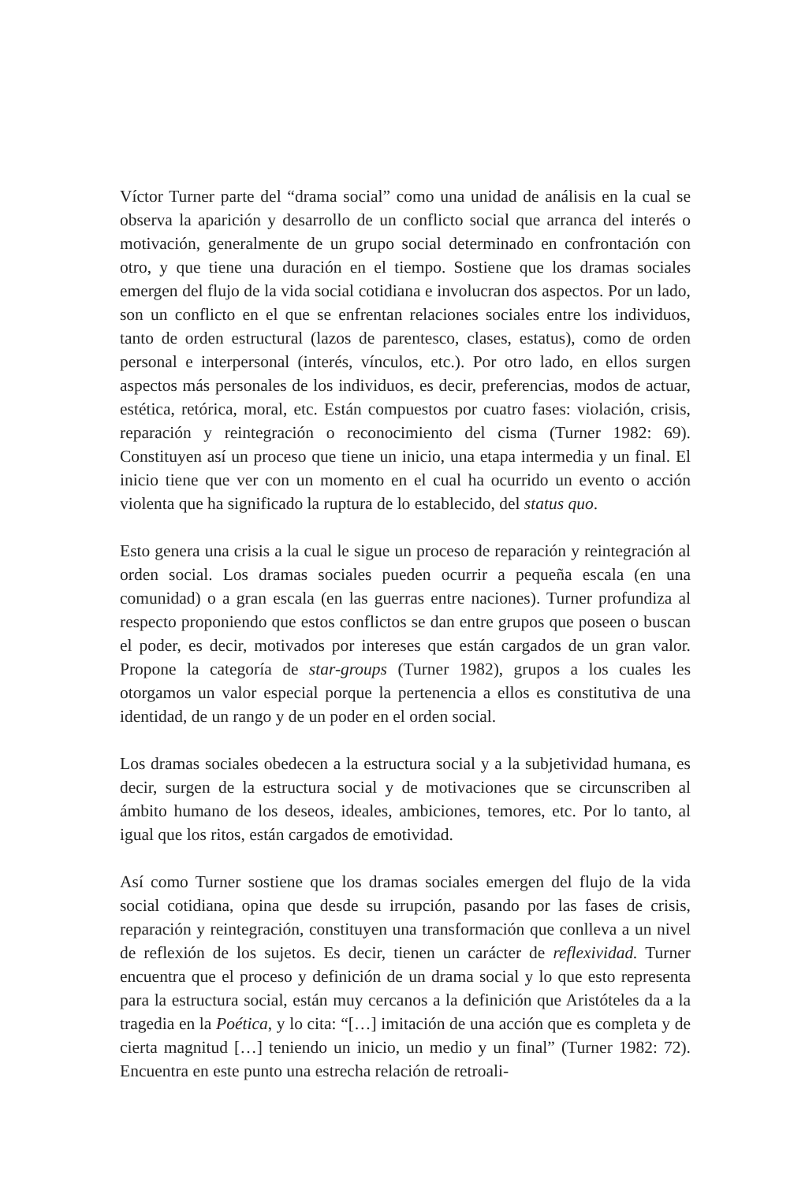Víctor Turner parte del “drama social” como una unidad de análisis en la cual se observa la aparición y desarrollo de un conflicto social que arranca del interés o motivación, generalmente de un grupo social determinado en confrontación con otro, y que tiene una duración en el tiempo. Sostiene que los dramas sociales emergen del flujo de la vida social cotidiana e involucran dos aspectos. Por un lado, son un conflicto en el que se enfrentan relaciones sociales entre los individuos, tanto de orden estructural (lazos de parentesco, clases, estatus), como de orden personal e interpersonal (interés, vínculos, etc.). Por otro lado, en ellos surgen aspectos más personales de los individuos, es decir, preferencias, modos de actuar, estética, retórica, moral, etc. Están compuestos por cuatro fases: violación, crisis, reparación y reintegración o reconocimiento del cisma (Turner 1982: 69). Constituyen así un proceso que tiene un inicio, una etapa intermedia y un final. El inicio tiene que ver con un momento en el cual ha ocurrido un evento o acción violenta que ha significado la ruptura de lo establecido, del status quo.
Esto genera una crisis a la cual le sigue un proceso de reparación y reintegración al orden social. Los dramas sociales pueden ocurrir a pequeña escala (en una comunidad) o a gran escala (en las guerras entre naciones). Turner profundiza al respecto proponiendo que estos conflictos se dan entre grupos que poseen o buscan el poder, es decir, motivados por intereses que están cargados de un gran valor. Propone la categoría de star-groups (Turner 1982), grupos a los cuales les otorgamos un valor especial porque la pertenencia a ellos es constitutiva de una identidad, de un rango y de un poder en el orden social.
Los dramas sociales obedecen a la estructura social y a la subjetividad humana, es decir, surgen de la estructura social y de motivaciones que se circunscriben al ámbito humano de los deseos, ideales, ambiciones, temores, etc. Por lo tanto, al igual que los ritos, están cargados de emotividad.
Así como Turner sostiene que los dramas sociales emergen del flujo de la vida social cotidiana, opina que desde su irrupción, pasando por las fases de crisis, reparación y reintegración, constituyen una transformación que conlleva a un nivel de reflexión de los sujetos. Es decir, tienen un carácter de reflexividad. Turner encuentra que el proceso y definición de un drama social y lo que esto representa para la estructura social, están muy cercanos a la definición que Aristóteles da a la tragedia en la Poética, y lo cita: “[…] imitación de una acción que es completa y de cierta magnitud […] teniendo un inicio, un medio y un final” (Turner 1982: 72). Encuentra en este punto una estrecha relación de retroali-